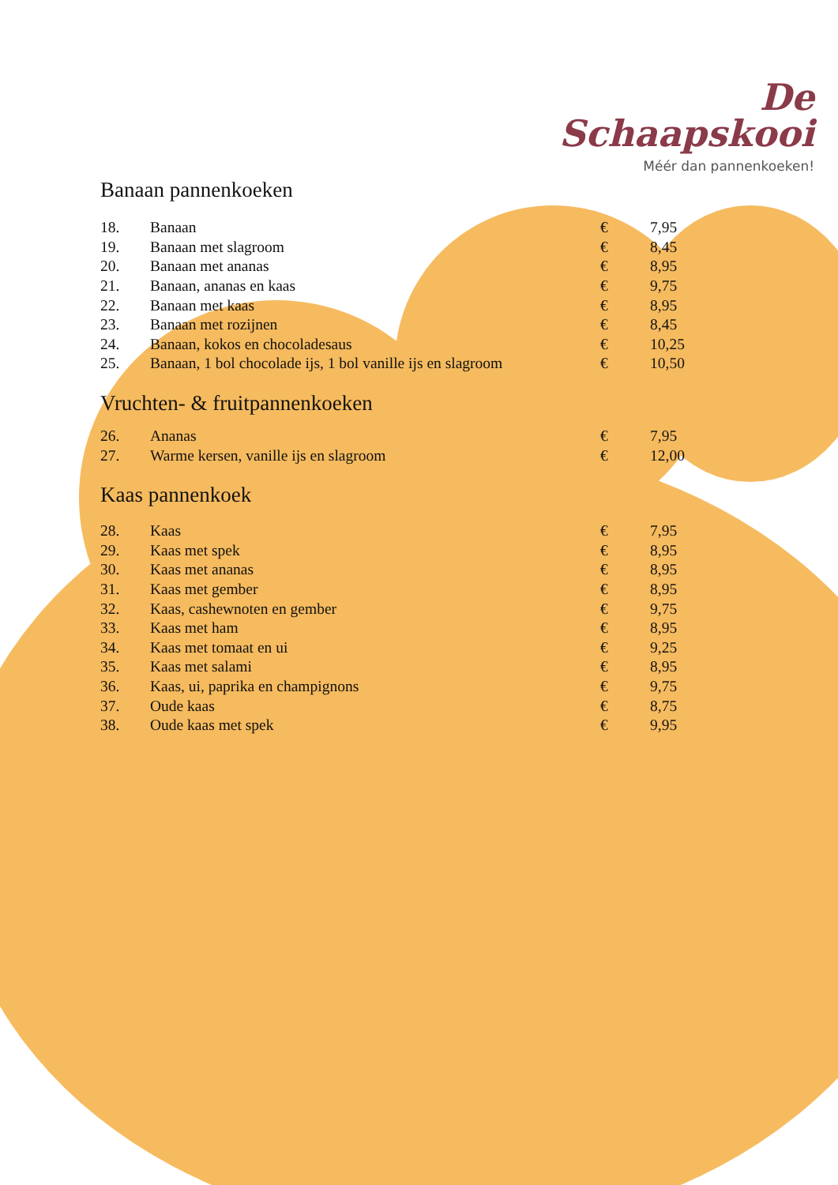De
Schaapskooi
Méér dan pannenkoeken!
Banaan pannenkoeken
| 18. | Banaan | € | 7,95 |
| 19. | Banaan met slagroom | € | 8,45 |
| 20. | Banaan met ananas | € | 8,95 |
| 21. | Banaan, ananas en kaas | € | 9,75 |
| 22. | Banaan met kaas | € | 8,95 |
| 23. | Banaan met rozijnen | € | 8,45 |
| 24. | Banaan, kokos en chocoladesaus | € | 10,25 |
| 25. | Banaan, 1 bol chocolade ijs, 1 bol vanille ijs en slagroom | € | 10,50 |
Vruchten- & fruitpannenkoeken
| 26. | Ananas | € | 7,95 |
| 27. | Warme kersen, vanille ijs en slagroom | € | 12,00 |
Kaas pannenkoek
| 28. | Kaas | € | 7,95 |
| 29. | Kaas met spek | € | 8,95 |
| 30. | Kaas met ananas | € | 8,95 |
| 31. | Kaas met gember | € | 8,95 |
| 32. | Kaas, cashewnoten en gember | € | 9,75 |
| 33. | Kaas met ham | € | 8,95 |
| 34. | Kaas met tomaat en ui | € | 9,25 |
| 35. | Kaas met salami | € | 8,95 |
| 36. | Kaas, ui, paprika en champignons | € | 9,75 |
| 37. | Oude kaas | € | 8,75 |
| 38. | Oude kaas met spek | € | 9,95 |